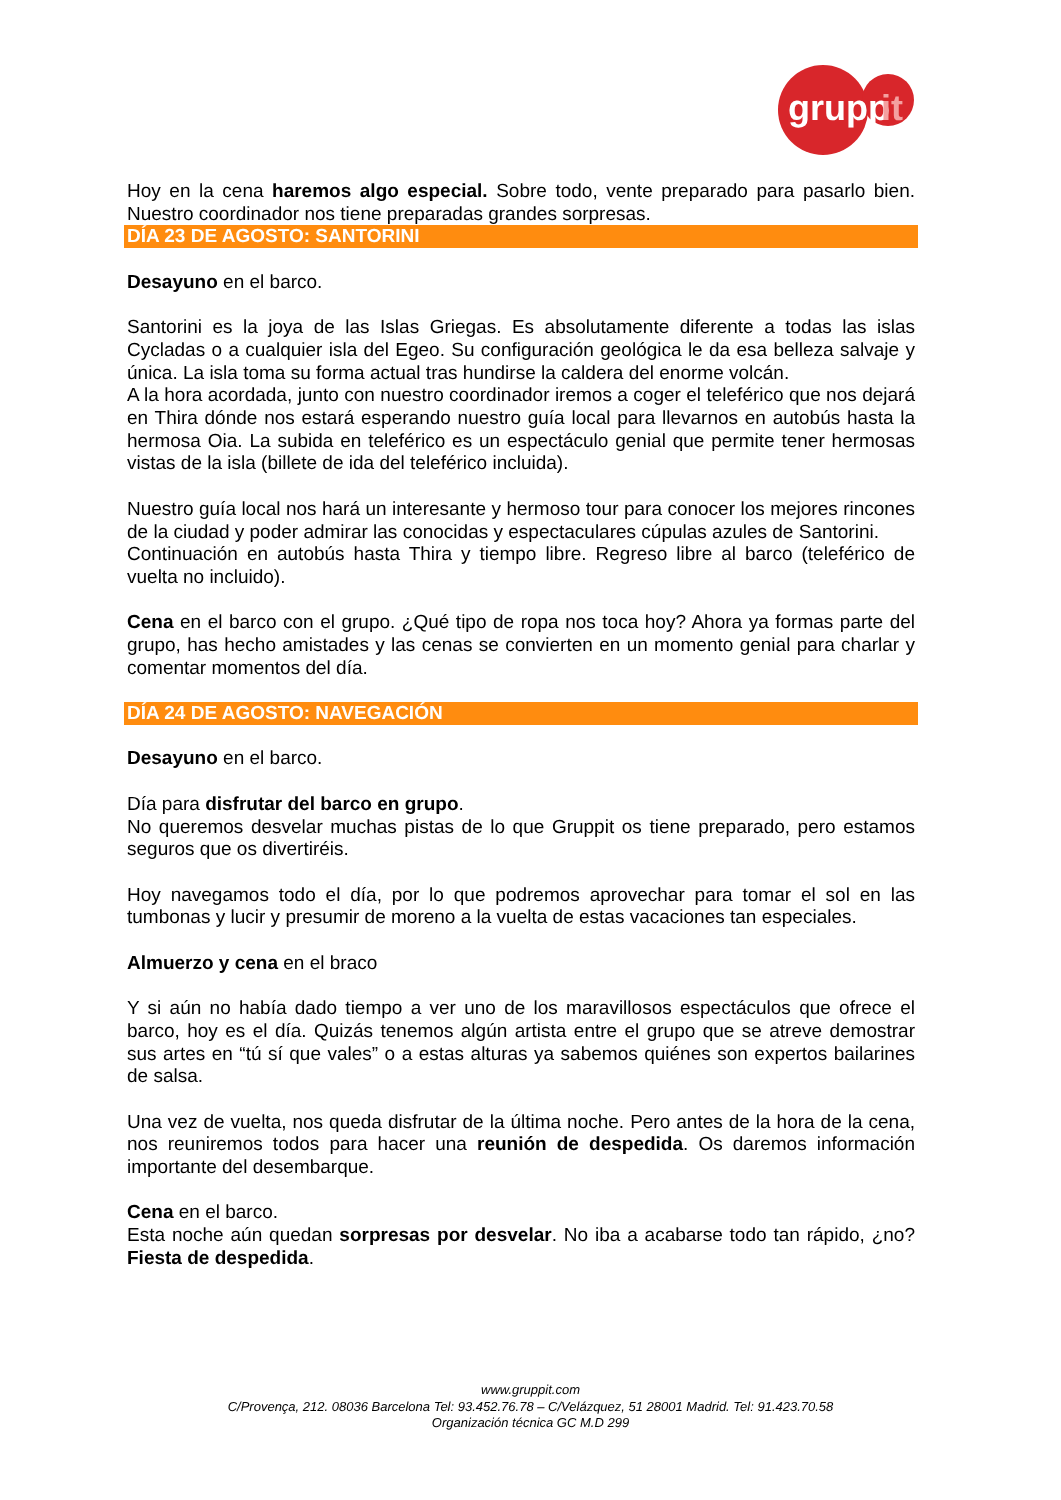grupp
it
Hoy en la cena haremos algo especial. Sobre todo, vente preparado para pasarlo bien. Nuestro coordinador nos tiene preparadas grandes sorpresas.
DÍA 23 DE AGOSTO: SANTORINI
Desayuno en el barco.
Santorini es la joya de las Islas Griegas. Es absolutamente diferente a todas las islas Cycladas o a cualquier isla del Egeo. Su configuración geológica le da esa belleza salvaje y única. La isla toma su forma actual tras hundirse la caldera del enorme volcán.
A la hora acordada, junto con nuestro coordinador iremos a coger el teleférico que nos dejará en Thira dónde nos estará esperando nuestro guía local para llevarnos en autobús hasta la hermosa Oia. La subida en teleférico es un espectáculo genial que permite tener hermosas vistas de la isla (billete de ida del teleférico incluida).
Nuestro guía local nos hará un interesante y hermoso tour para conocer los mejores rincones de la ciudad y poder admirar las conocidas y espectaculares cúpulas azules de Santorini.
Continuación en autobús hasta Thira y tiempo libre. Regreso libre al barco (teleférico de vuelta no incluido).
Cena en el barco con el grupo. ¿Qué tipo de ropa nos toca hoy? Ahora ya formas parte del grupo, has hecho amistades y las cenas se convierten en un momento genial para charlar y comentar momentos del día.
DÍA 24 DE AGOSTO: NAVEGACIÓN
Desayuno en el barco.
Día para disfrutar del barco en grupo.
No queremos desvelar muchas pistas de lo que Gruppit os tiene preparado, pero estamos seguros que os divertiréis.
Hoy navegamos todo el día, por lo que podremos aprovechar para tomar el sol en las tumbonas y lucir y presumir de moreno a la vuelta de estas vacaciones tan especiales.
Almuerzo y cena en el braco
Y si aún no había dado tiempo a ver uno de los maravillosos espectáculos que ofrece el barco, hoy es el día. Quizás tenemos algún artista entre el grupo que se atreve demostrar sus artes en “tú sí que vales” o a estas alturas ya sabemos quiénes son expertos bailarines de salsa.
Una vez de vuelta, nos queda disfrutar de la última noche. Pero antes de la hora de la cena, nos reuniremos todos para hacer una reunión de despedida. Os daremos información importante del desembarque.
Cena en el barco.
Esta noche aún quedan sorpresas por desvelar. No iba a acabarse todo tan rápido, ¿no? Fiesta de despedida.
www.gruppit.com
C/Provença, 212. 08036 Barcelona Tel: 93.452.76.78 – C/Velázquez, 51 28001 Madrid. Tel: 91.423.70.58
Organización técnica GC M.D 299